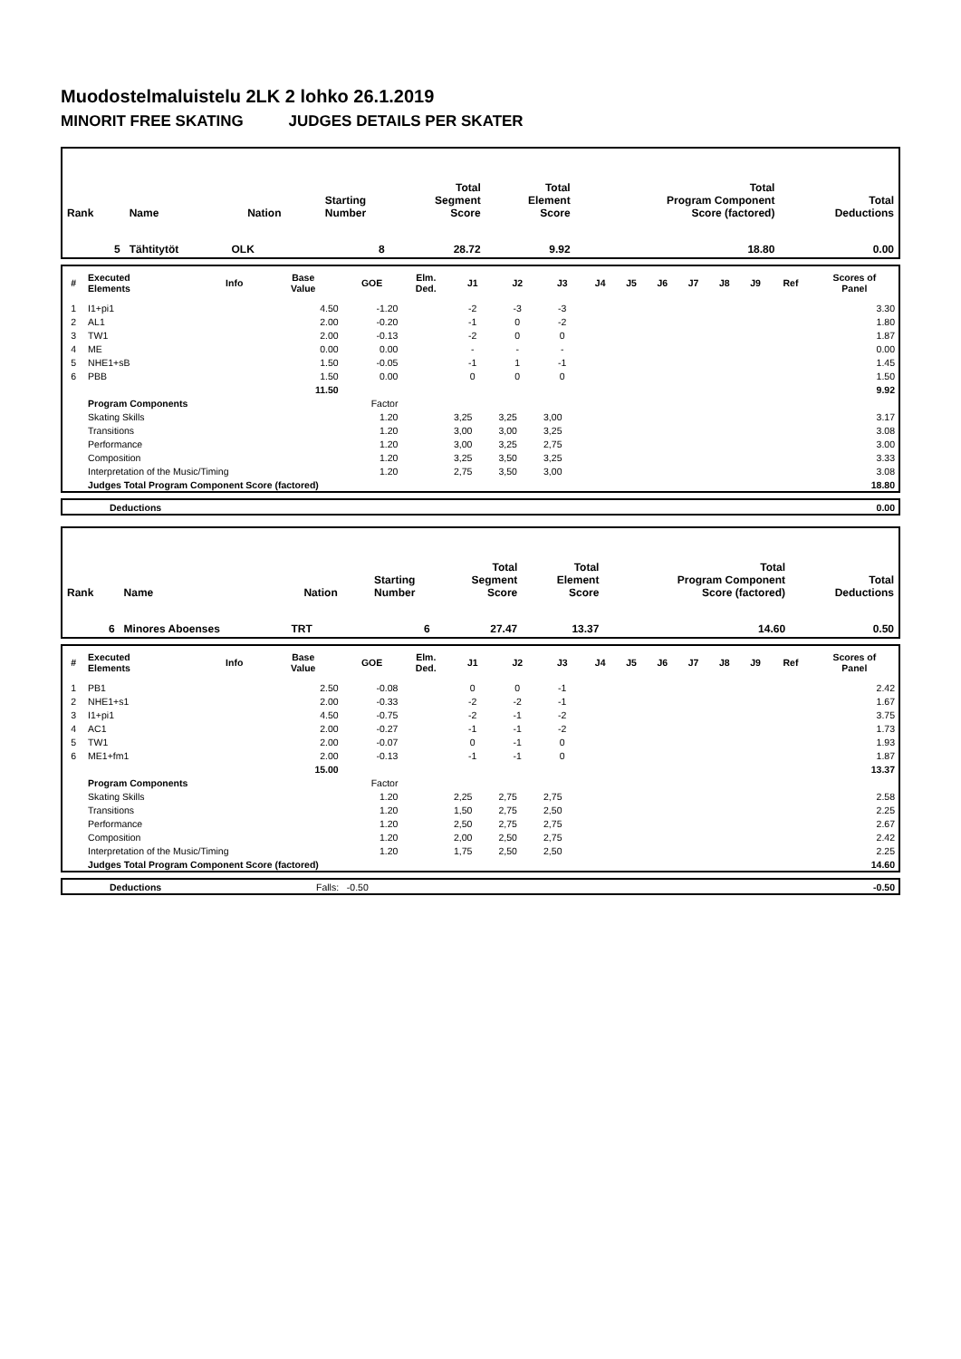Muodostelmaluistelu 2LK 2 lohko 26.1.2019
MINORIT FREE SKATING JUDGES DETAILS PER SKATER
| Rank | Name | Nation | Starting Number | Total Segment Score | Total Element Score | Total Program Component Score (factored) | Total Deductions |
| 5 | Tähtitytöt | OLK | 8 | 28.72 | 9.92 | 18.80 | 0.00 |
| # | Executed Elements | Info | Base Value | GOE | Elm. Ded. | J1 | J2 | J3 | J4 | J5 | J6 | J7 | J8 | J9 | Ref | Scores of Panel |
| --- | --- | --- | --- | --- | --- | --- | --- | --- | --- | --- | --- | --- | --- | --- | --- | --- |
| 1 | I1+pi1 | | 4.50 | -1.20 | | -2 | -3 | -3 | | | | | | | | 3.30 |
| 2 | AL1 | | 2.00 | -0.20 | | -1 | 0 | -2 | | | | | | | | 1.80 |
| 3 | TW1 | | 2.00 | -0.13 | | -2 | 0 | 0 | | | | | | | | 1.87 |
| 4 | ME | | 0.00 | 0.00 | | - | - | - | | | | | | | | 0.00 |
| 5 | NHE1+sB | | 1.50 | -0.05 | | -1 | 1 | -1 | | | | | | | | 1.45 |
| 6 | PBB | | 1.50 | 0.00 | | 0 | 0 | 0 | | | | | | | | 1.50 |
| | | | 11.50 | | | | | | | | | | | | | 9.92 |
| | Program Components | | | Factor | | | | | | | | | | | | |
| | Skating Skills | | | 1.20 | | 3,25 | 3,25 | 3,00 | | | | | | | | 3.17 |
| | Transitions | | | 1.20 | | 3,00 | 3,00 | 3,25 | | | | | | | | 3.08 |
| | Performance | | | 1.20 | | 3,00 | 3,25 | 2,75 | | | | | | | | 3.00 |
| | Composition | | | 1.20 | | 3,25 | 3,50 | 3,25 | | | | | | | | 3.33 |
| | Interpretation of the Music/Timing | | | 1.20 | | 2,75 | 3,50 | 3,00 | | | | | | | | 3.08 |
| | Judges Total Program Component Score (factored) | | | | | | | | | | | | | | | 18.80 |
| | Deductions | 0.00 |
| Rank | Name | Nation | Starting Number | Total Segment Score | Total Element Score | Total Program Component Score (factored) | Total Deductions |
| 6 | Minores Aboenses | TRT | 6 | 27.47 | 13.37 | 14.60 | 0.50 |
| # | Executed Elements | Info | Base Value | GOE | Elm. Ded. | J1 | J2 | J3 | J4 | J5 | J6 | J7 | J8 | J9 | Ref | Scores of Panel |
| --- | --- | --- | --- | --- | --- | --- | --- | --- | --- | --- | --- | --- | --- | --- | --- | --- |
| 1 | PB1 | | 2.50 | -0.08 | | 0 | 0 | -1 | | | | | | | | 2.42 |
| 2 | NHE1+s1 | | 2.00 | -0.33 | | -2 | -2 | -1 | | | | | | | | 1.67 |
| 3 | I1+pi1 | | 4.50 | -0.75 | | -2 | -1 | -2 | | | | | | | | 3.75 |
| 4 | AC1 | | 2.00 | -0.27 | | -1 | -1 | -2 | | | | | | | | 1.73 |
| 5 | TW1 | | 2.00 | -0.07 | | 0 | -1 | 0 | | | | | | | | 1.93 |
| 6 | ME1+fm1 | | 2.00 | -0.13 | | -1 | -1 | 0 | | | | | | | | 1.87 |
| | | | 15.00 | | | | | | | | | | | | | 13.37 |
| | Program Components | | | Factor | | | | | | | | | | | | |
| | Skating Skills | | | 1.20 | | 2,25 | 2,75 | 2,75 | | | | | | | | 2.58 |
| | Transitions | | | 1.20 | | 1,50 | 2,75 | 2,50 | | | | | | | | 2.25 |
| | Performance | | | 1.20 | | 2,50 | 2,75 | 2,75 | | | | | | | | 2.67 |
| | Composition | | | 1.20 | | 2,00 | 2,50 | 2,75 | | | | | | | | 2.42 |
| | Interpretation of the Music/Timing | | | 1.20 | | 1,75 | 2,50 | 2,50 | | | | | | | | 2.25 |
| | Judges Total Program Component Score (factored) | | | | | | | | | | | | | | | 14.60 |
| | Deductions | Falls: -0.50 | -0.50 |